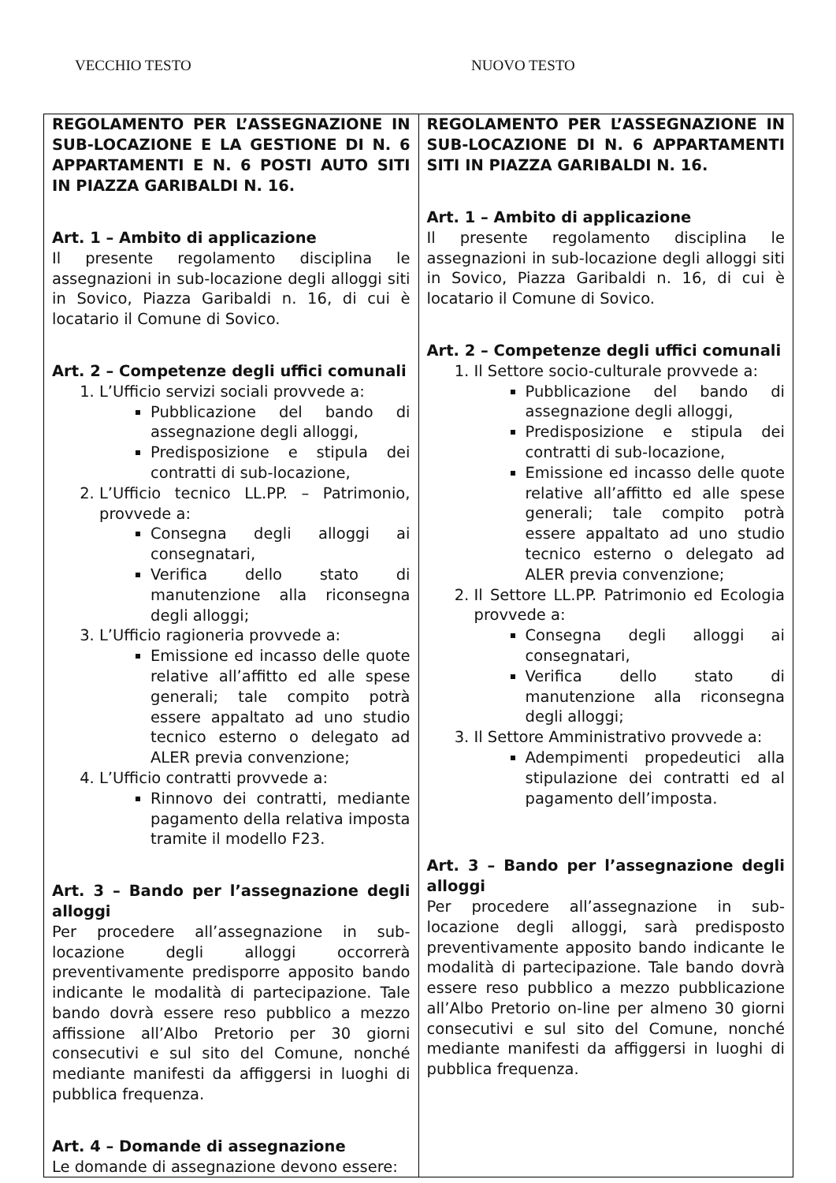VECCHIO TESTO NUOVO TESTO
| REGOLAMENTO PER L’ASSEGNAZIONE IN SUB-LOCAZIONE E LA GESTIONE DI N. 6 APPARTAMENTI E N. 6 POSTI AUTO SITI IN PIAZZA GARIBALDI N. 16. Art. 1 – Ambito di applicazione Il presente regolamento disciplina le assegnazioni in sub-locazione degli alloggi siti in Sovico, Piazza Garibaldi n. 16, di cui è locatario il Comune di Sovico. Art. 2 – Competenze degli uffici comunali 1. L’Ufficio servizi sociali provvede a: Pubblicazione del bando di assegnazione degli alloggi, Predisposizione e stipula dei contratti di sub-locazione, 2. L’Ufficio tecnico LL.PP. – Patrimonio, provvede a: Consegna degli alloggi ai consegnatari, Verifica dello stato di manutenzione alla riconsegna degli alloggi; 3. L’Ufficio ragioneria provvede a: Emissione ed incasso delle quote relative all’affitto ed alle spese generali; tale compito potrà essere appaltato ad uno studio tecnico esterno o delegato ad ALER previa convenzione; 4. L’Ufficio contratti provvede a: Rinnovo dei contratti, mediante pagamento della relativa imposta tramite il modello F23. Art. 3 – Bando per l’assegnazione degli alloggi Per procedere all’assegnazione in sub-locazione degli alloggi occorrerà preventivamente predisporre apposito bando indicante le modalità di partecipazione. Tale bando dovrà essere reso pubblico a mezzo affissione all’Albo Pretorio per 30 giorni consecutivi e sul sito del Comune, nonché mediante manifesti da affiggersi in luoghi di pubblica frequenza. Art. 4 – Domande di assegnazione Le domande di assegnazione devono essere: | REGOLAMENTO PER L’ASSEGNAZIONE IN SUB-LOCAZIONE DI N. 6 APPARTAMENTI SITI IN PIAZZA GARIBALDI N. 16. Art. 1 – Ambito di applicazione Il presente regolamento disciplina le assegnazioni in sub-locazione degli alloggi siti in Sovico, Piazza Garibaldi n. 16, di cui è locatario il Comune di Sovico. Art. 2 – Competenze degli uffici comunali 1. Il Settore socio-culturale provvede a: Pubblicazione del bando di assegnazione degli alloggi, Predisposizione e stipula dei contratti di sub-locazione, Emissione ed incasso delle quote relative all’affitto ed alle spese generali; tale compito potrà essere appaltato ad uno studio tecnico esterno o delegato ad ALER previa convenzione; 2. Il Settore LL.PP. Patrimonio ed Ecologia provvede a: Consegna degli alloggi ai consegnatari, Verifica dello stato di manutenzione alla riconsegna degli alloggi; 3. Il Settore Amministrativo provvede a: Adempimenti propedeutici alla stipulazione dei contratti ed al pagamento dell’imposta. Art. 3 – Bando per l’assegnazione degli alloggi Per procedere all’assegnazione in sub-locazione degli alloggi, sarà predisposto preventivamente apposito bando indicante le modalità di partecipazione. Tale bando dovrà essere reso pubblico a mezzo pubblicazione all’Albo Pretorio on-line per almeno 30 giorni consecutivi e sul sito del Comune, nonché mediante manifesti da affiggersi in luoghi di pubblica frequenza. |